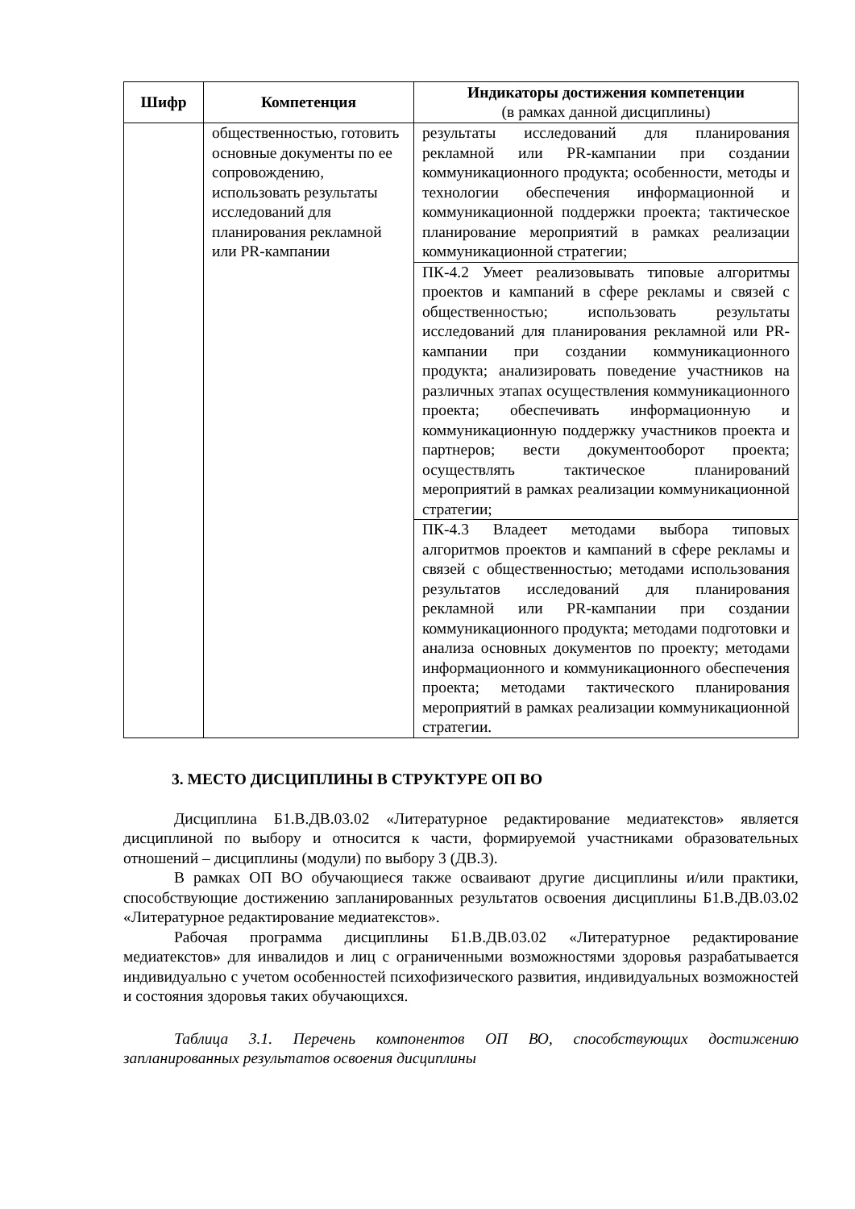| Шифр | Компетенция | Индикаторы достижения компетенции (в рамках данной дисциплины) |
| --- | --- | --- |
| | общественностью, готовить основные документы по ее сопровождению, использовать результаты исследований для планирования рекламной или PR-кампании | результаты исследований для планирования рекламной или PR-кампании при создании коммуникационного продукта; особенности, методы и технологии обеспечения информационной и коммуникационной поддержки проекта; тактическое планирование мероприятий в рамках реализации коммуникационной стратегии; |
| | | ПК-4.2 Умеет реализовывать типовые алгоритмы проектов и кампаний в сфере рекламы и связей с общественностью; использовать результаты исследований для планирования рекламной или PR-кампании при создании коммуникационного продукта; анализировать поведение участников на различных этапах осуществления коммуникационного проекта; обеспечивать информационную и коммуникационную поддержку участников проекта и партнеров; вести документооборот проекта; осуществлять тактическое планирований мероприятий в рамках реализации коммуникационной стратегии; |
| | | ПК-4.3 Владеет методами выбора типовых алгоритмов проектов и кампаний в сфере рекламы и связей с общественностью; методами использования результатов исследований для планирования рекламной или PR-кампании при создании коммуникационного продукта; методами подготовки и анализа основных документов по проекту; методами информационного и коммуникационного обеспечения проекта; методами тактического планирования мероприятий в рамках реализации коммуникационной стратегии. |
3. МЕСТО ДИСЦИПЛИНЫ В СТРУКТУРЕ ОП ВО
Дисциплина Б1.В.ДВ.03.02 «Литературное редактирование медиатекстов» является дисциплиной по выбору и относится к части, формируемой участниками образовательных отношений – дисциплины (модули) по выбору 3 (ДВ.3).
В рамках ОП ВО обучающиеся также осваивают другие дисциплины и/или практики, способствующие достижению запланированных результатов освоения дисциплины Б1.В.ДВ.03.02 «Литературное редактирование медиатекстов».
Рабочая программа дисциплины Б1.В.ДВ.03.02 «Литературное редактирование медиатекстов» для инвалидов и лиц с ограниченными возможностями здоровья разрабатывается индивидуально с учетом особенностей психофизического развития, индивидуальных возможностей и состояния здоровья таких обучающихся.
Таблица 3.1. Перечень компонентов ОП ВО, способствующих достижению запланированных результатов освоения дисциплины